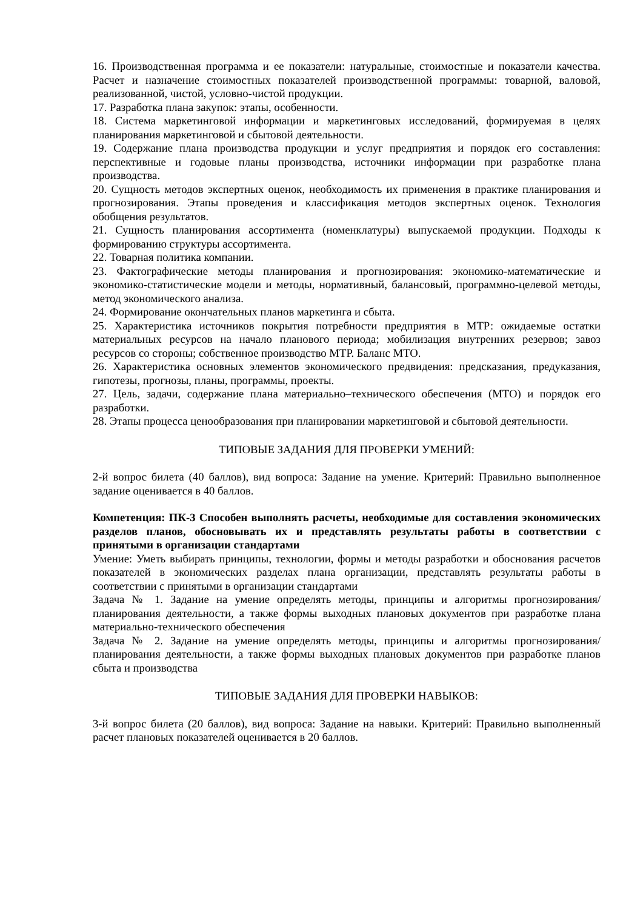16. Производственная программа и ее показатели: натуральные, стоимостные и показатели качества. Расчет и назначение стоимостных показателей производственной программы: товарной, валовой, реализованной, чистой, условно-чистой продукции.
17. Разработка плана закупок: этапы, особенности.
18. Система маркетинговой информации и маркетинговых исследований, формируемая в целях планирования маркетинговой и сбытовой деятельности.
19. Содержание плана производства продукции и услуг предприятия и порядок его составления: перспективные и годовые планы производства, источники информации при разработке плана производства.
20. Сущность методов экспертных оценок, необходимость их применения в практике планирования и прогнозирования. Этапы проведения и классификация методов экспертных оценок. Технология обобщения результатов.
21. Сущность планирования ассортимента (номенклатуры) выпускаемой продукции. Подходы к формированию структуры ассортимента.
22. Товарная политика компании.
23. Фактографические методы планирования и прогнозирования: экономико-математические и экономико-статистические модели и методы, нормативный, балансовый, программно-целевой методы, метод экономического анализа.
24. Формирование окончательных планов маркетинга и сбыта.
25. Характеристика источников покрытия потребности предприятия в МТР: ожидаемые остатки материальных ресурсов на начало планового периода; мобилизация внутренних резервов; завоз ресурсов со стороны; собственное производство МТР. Баланс МТО.
26. Характеристика основных элементов экономического предвидения: предсказания, предуказания, гипотезы, прогнозы, планы, программы, проекты.
27. Цель, задачи, содержание плана материально–технического обеспечения (МТО) и порядок его разработки.
28. Этапы процесса ценообразования при планировании маркетинговой и сбытовой деятельности.
ТИПОВЫЕ ЗАДАНИЯ ДЛЯ ПРОВЕРКИ УМЕНИЙ:
2-й вопрос билета (40 баллов), вид вопроса: Задание на умение. Критерий: Правильно выполненное задание оценивается в 40 баллов.
Компетенция: ПК-3 Способен выполнять расчеты, необходимые для составления экономических разделов планов, обосновывать их и представлять результаты работы в соответствии с принятыми в организации стандартами
Умение: Уметь выбирать принципы, технологии, формы и методы разработки и обоснования расчетов показателей в экономических разделах плана организации, представлять результаты работы в соответствии с принятыми в организации стандартами
Задача № 1. Задание на умение определять методы, принципы и алгоритмы прогнозирования/планирования деятельности, а также формы выходных плановых документов при разработке плана материально-технического обеспечения
Задача № 2. Задание на умение определять методы, принципы и алгоритмы прогнозирования/планирования деятельности, а также формы выходных плановых документов при разработке планов сбыта и производства
ТИПОВЫЕ ЗАДАНИЯ ДЛЯ ПРОВЕРКИ НАВЫКОВ:
3-й вопрос билета (20 баллов), вид вопроса: Задание на навыки. Критерий: Правильно выполненный расчет плановых показателей оценивается в 20 баллов.